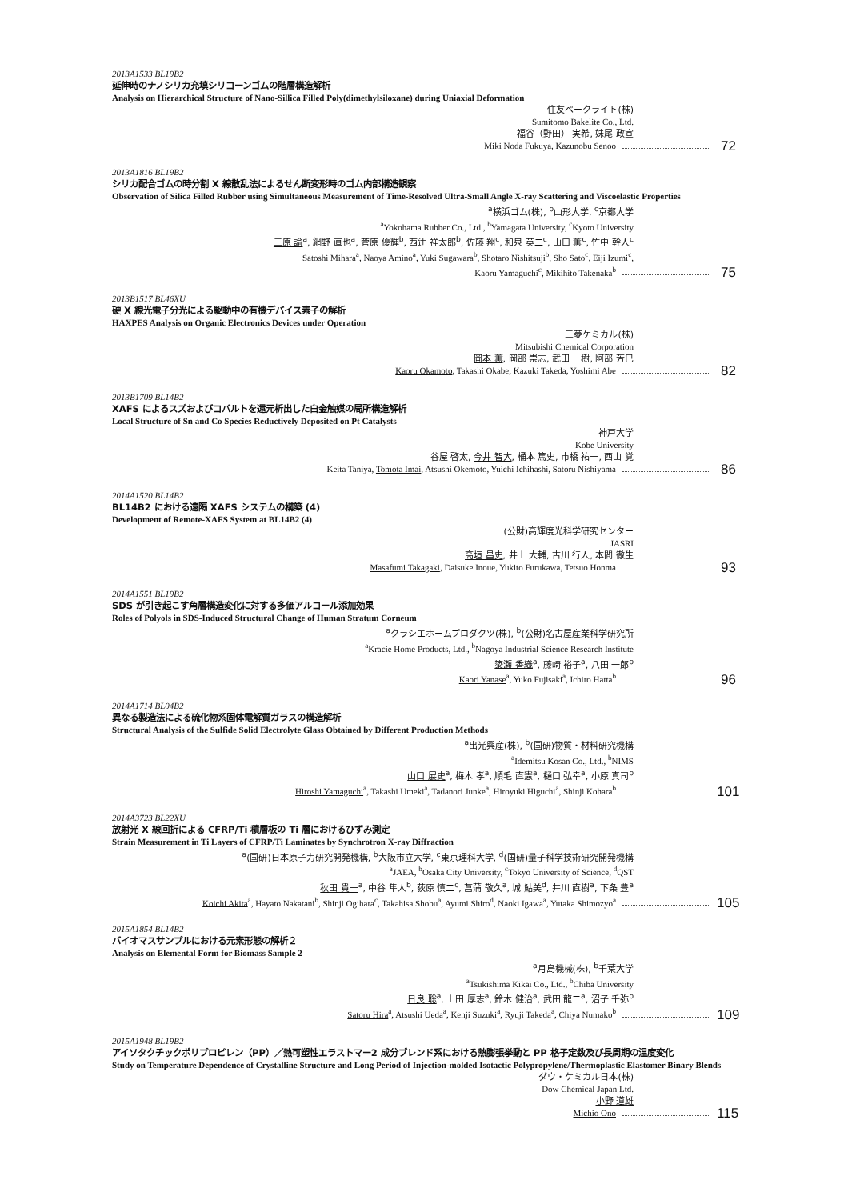2013A1533 BL19B2
延伸時のナノシリカ充填シリコーンゴムの階層構造解析
Analysis on Hierarchical Structure of Nano-Sillica Filled Poly(dimethylsiloxane) during Uniaxial Deformation
住友ベークライト(株)
Sumitomo Bakelite Co., Ltd.
福谷（野田） 実希, 妹尾 政宣
Miki Noda Fukuya, Kazunobu Senoo 72
2013A1816 BL19B2
シリカ配合ゴムの時分割 X 線散乱法によるせん断変形時のゴム内部構造観察
Observation of Silica Filled Rubber using Simultaneous Measurement of Time-Resolved Ultra-Small Angle X-ray Scattering and Viscoelastic Properties
<sup>a</sup> 横浜ゴム(株), <sup>b</sup>山形大学, <sup>c</sup>京都大学
<sup>a</sup> Yokohama Rubber Co., Ltd., <sup>b</sup>Yamagata University, <sup>c</sup>Kyoto University
三原 諭<sup>a</sup>, 網野 直也<sup>a</sup>, 菅原 優輝<sup>b</sup>, 西辻 祥太郎<sup>b</sup>, 佐藤 翔<sup>c</sup>, 和泉 英二<sup>c</sup>, 山口 薫<sup>c</sup>, 竹中 幹人<sup>c</sup>
Satoshi Mihara<sup>a</sup>, Naoya Amino<sup>a</sup>, Yuki Sugawara<sup>b</sup>, Shotaro Nishitsuji<sup>b</sup>, Sho Sato<sup>c</sup>, Eiji Izumi<sup>c</sup>,
Kaoru Yamaguchi<sup>c</sup>, Mikihito Takenaka<sup>b</sup> 75
2013B1517 BL46XU
硬 X 線光電子分光による駆動中の有機デバイス素子の解析
HAXPES Analysis on Organic Electronics Devices under Operation
三菱ケミカル(株)
Mitsubishi Chemical Corporation
岡本 薫, 岡部 崇志, 武田 一樹, 阿部 芳巳
Kaoru Okamoto, Takashi Okabe, Kazuki Takeda, Yoshimi Abe 82
2013B1709 BL14B2
XAFS によるスズおよびコバルトを還元析出した白金触媒の局所構造解析
Local Structure of Sn and Co Species Reductively Deposited on Pt Catalysts
神戸大学
Kobe University
谷屋 啓太, 今井 智大, 桶本 篤史, 市橋 祐一, 西山 覚
Keita Taniya, Tomota Imai, Atsushi Okemoto, Yuichi Ichihashi, Satoru Nishiyama 86
2014A1520 BL14B2
BL14B2 における遠隔 XAFS システムの構築 (4)
Development of Remote-XAFS System at BL14B2 (4)
(公財)高輝度光科学研究センター
JASRI
高垣 昌史, 井上 大輔, 古川 行人, 本間 徹生
Masafumi Takagaki, Daisuke Inoue, Yukito Furukawa, Tetsuo Honma 93
2014A1551 BL19B2
SDS が引き起こす角層構造変化に対する多価アルコール添加効果
Roles of Polyols in SDS-Induced Structural Change of Human Stratum Corneum
<sup>a</sup> クラシエホームプロダクツ(株), <sup>b</sup>(公財)名古屋産業科学研究所
<sup>a</sup> Kracie Home Products, Ltd., <sup>b</sup>Nagoya Industrial Science Research Institute
簗瀬 香織<sup>a</sup>, 藤崎 裕子<sup>a</sup>, 八田 一郎<sup>b</sup>
Kaori Yanase<sup>a</sup>, Yuko Fujisaki<sup>a</sup>, Ichiro Hatta<sup>b</sup> 96
2014A1714 BL04B2
異なる製造法による硫化物系固体電解質ガラスの構造解析
Structural Analysis of the Sulfide Solid Electrolyte Glass Obtained by Different Production Methods
<sup>a</sup> 出光興産(株), <sup>b</sup>(国研)物質・材料研究機構
<sup>a</sup> Idemitsu Kosan Co., Ltd., <sup>b</sup>NIMS
山口 展史<sup>a</sup>, 梅木 孝<sup>a</sup>, 順毛 直憲<sup>a</sup>, 樋口 弘幸<sup>a</sup>, 小原 真司<sup>b</sup>
Hiroshi Yamaguchi<sup>a</sup>, Takashi Umeki<sup>a</sup>, Tadanori Junke<sup>a</sup>, Hiroyuki Higuchi<sup>a</sup>, Shinji Kohara<sup>b</sup> 101
2014A3723 BL22XU
放射光 X 線回折による CFRP/Ti 積層板の Ti 層におけるひずみ測定
Strain Measurement in Ti Layers of CFRP/Ti Laminates by Synchrotron X-ray Diffraction
<sup>a</sup> (国研)日本原子力研究開発機構, <sup>b</sup>大阪市立大学, <sup>c</sup>東京理科大学, <sup>d</sup>(国研)量子科学技術研究開発機構
<sup>a</sup> JAEA, <sup>b</sup>Osaka City University, <sup>c</sup>Tokyo University of Science, <sup>d</sup>QST
秋田 貴一<sup>a</sup>, 中谷 隼人<sup>b</sup>, 荻原 慎二<sup>c</sup>, 菖蒲 敬久<sup>a</sup>, 城 鮎美<sup>d</sup>, 井川 直樹<sup>a</sup>, 下条 豊<sup>a</sup>
Koichi Akita<sup>a</sup>, Hayato Nakatani<sup>b</sup>, Shinji Ogihara<sup>c</sup>, Takahisa Shobu<sup>a</sup>, Ayumi Shiro<sup>d</sup>, Naoki Igawa<sup>a</sup>, Yutaka Shimozyo<sup>a</sup> 105
2015A1854 BL14B2
バイオマスサンプルにおける元素形態の解析２
Analysis on Elemental Form for Biomass Sample 2
<sup>a</sup> 月島機械(株), <sup>b</sup>千葉大学
<sup>a</sup> Tsukishima Kikai Co., Ltd., <sup>b</sup>Chiba University
日良 聡<sup>a</sup>, 上田 厚志<sup>a</sup>, 鈴木 健治<sup>a</sup>, 武田 龍二<sup>a</sup>, 沼子 千弥<sup>b</sup>
Satoru Hira<sup>a</sup>, Atsushi Ueda<sup>a</sup>, Kenji Suzuki<sup>a</sup>, Ryuji Takeda<sup>a</sup>, Chiya Numako<sup>b</sup> 109
2015A1948 BL19B2
アイソタクチックポリプロピレン（PP）／熱可塑性エラストマー2 成分ブレンド系における熱膨張挙動と PP 格子定数及び長周期の温度変化
Study on Temperature Dependence of Crystalline Structure and Long Period of Injection-molded Isotactic Polypropylene/Thermoplastic Elastomer Binary Blends
ダウ・ケミカル日本(株)
Dow Chemical Japan Ltd.
小野 道雄
Michio Ono 115